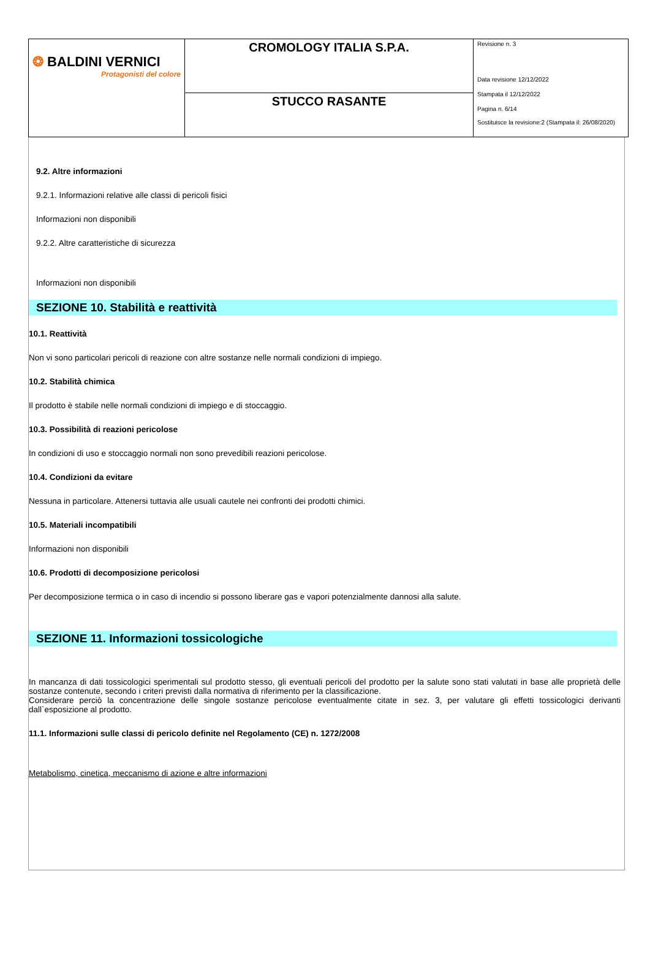| ❂ BALDINI VERNICI Protagonisti del colore | CROMOLOGY ITALIA S.P.A. | Revisione n. 3 Data revisione 12/12/2022 Stampata il 12/12/2022 Pagina n. 6/14 Sostituisce la revisione:2 (Stampata il: 26/08/2020) |
| | STUCCO RASANTE | |
9.2. Altre informazioni
9.2.1. Informazioni relative alle classi di pericoli fisici
Informazioni non disponibili
9.2.2. Altre caratteristiche di sicurezza
Informazioni non disponibili
SEZIONE 10. Stabilità e reattività
10.1. Reattività
Non vi sono particolari pericoli di reazione con altre sostanze nelle normali condizioni di impiego.
10.2. Stabilità chimica
Il prodotto è stabile nelle normali condizioni di impiego e di stoccaggio.
10.3. Possibilità di reazioni pericolose
In condizioni di uso e stoccaggio normali non sono prevedibili reazioni pericolose.
10.4. Condizioni da evitare
Nessuna in particolare. Attenersi tuttavia alle usuali cautele nei confronti dei prodotti chimici.
10.5. Materiali incompatibili
Informazioni non disponibili
10.6. Prodotti di decomposizione pericolosi
Per decomposizione termica o in caso di incendio si possono liberare gas e vapori potenzialmente dannosi alla salute.
SEZIONE 11. Informazioni tossicologiche
In mancanza di dati tossicologici sperimentali sul prodotto stesso, gli eventuali pericoli del prodotto per la salute sono stati valutati in base alle proprietà delle sostanze contenute, secondo i criteri previsti dalla normativa di riferimento per la classificazione.
Considerare perciò la concentrazione delle singole sostanze pericolose eventualmente citate in sez. 3, per valutare gli effetti tossicologici derivanti dall`esposizione al prodotto.
11.1. Informazioni sulle classi di pericolo definite nel Regolamento (CE) n. 1272/2008
Metabolismo, cinetica, meccanismo di azione e altre informazioni